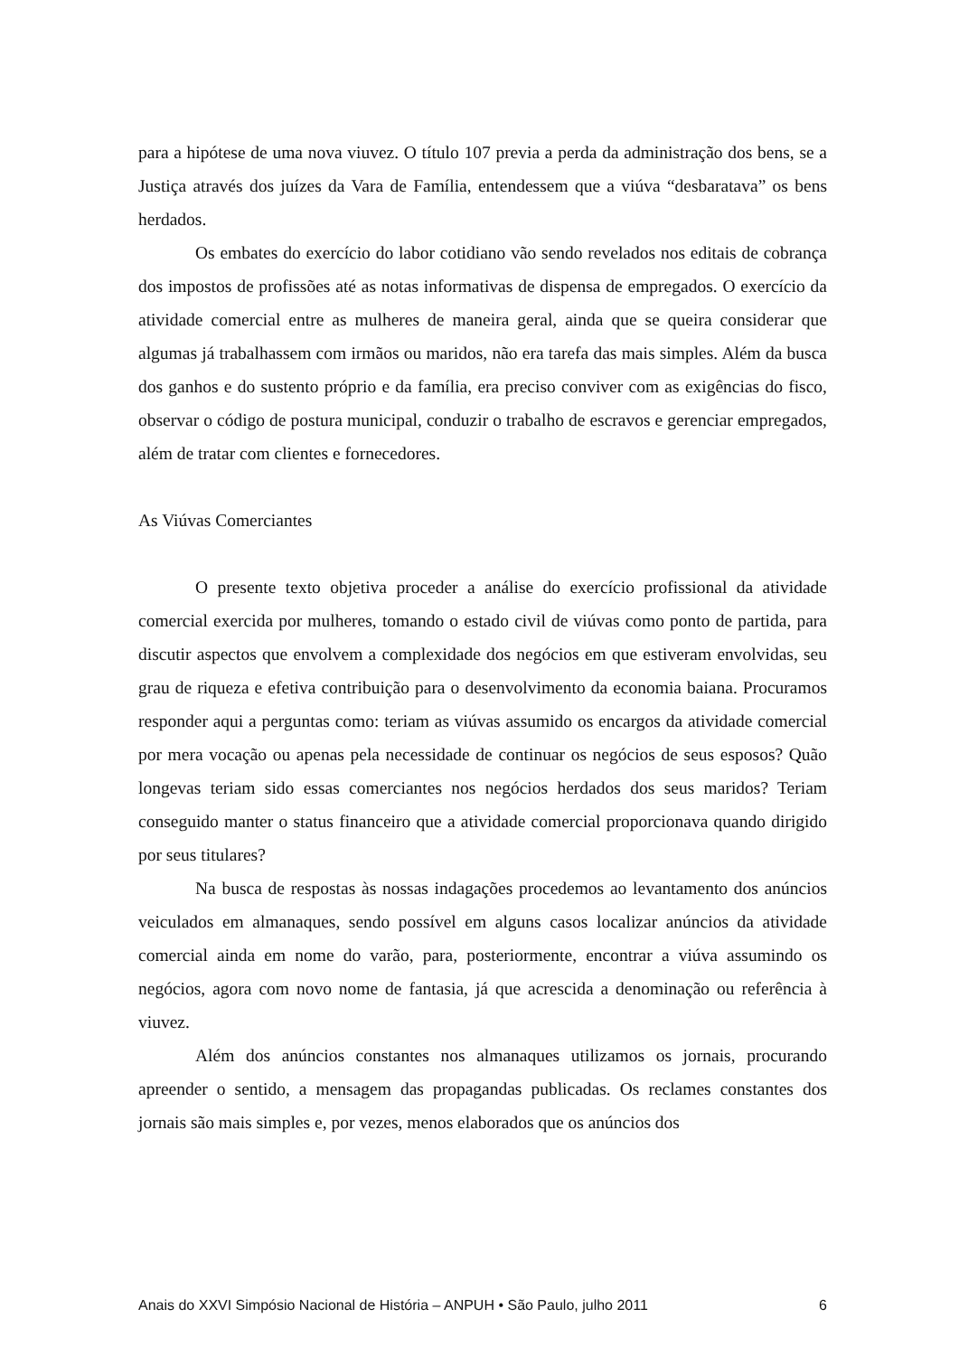para a hipótese de uma nova viuvez. O título 107 previa a perda da administração dos bens, se a Justiça através dos juízes da Vara de Família, entendessem que a viúva “desbaratava” os bens herdados.
Os embates do exercício do labor cotidiano vão sendo revelados nos editais de cobrança dos impostos de profissões até as notas informativas de dispensa de empregados. O exercício da atividade comercial entre as mulheres de maneira geral, ainda que se queira considerar que algumas já trabalhassem com irmãos ou maridos, não era tarefa das mais simples. Além da busca dos ganhos e do sustento próprio e da família, era preciso conviver com as exigências do fisco, observar o código de postura municipal, conduzir o trabalho de escravos e gerenciar empregados, além de tratar com clientes e fornecedores.
As Viúvas Comerciantes
O presente texto objetiva proceder a análise do exercício profissional da atividade comercial exercida por mulheres, tomando o estado civil de viúvas como ponto de partida, para discutir aspectos que envolvem a complexidade dos negócios em que estiveram envolvidas, seu grau de riqueza e efetiva contribuição para o desenvolvimento da economia baiana. Procuramos responder aqui a perguntas como: teriam as viúvas assumido os encargos da atividade comercial por mera vocação ou apenas pela necessidade de continuar os negócios de seus esposos? Quão longevas teriam sido essas comerciantes nos negócios herdados dos seus maridos? Teriam conseguido manter o status financeiro que a atividade comercial proporcionava quando dirigido por seus titulares?
Na busca de respostas às nossas indagações procedemos ao levantamento dos anúncios veiculados em almanaques, sendo possível em alguns casos localizar anúncios da atividade comercial ainda em nome do varão, para, posteriormente, encontrar a viúva assumindo os negócios, agora com novo nome de fantasia, já que acrescida a denominação ou referência à viuvez.
Além dos anúncios constantes nos almanaques utilizamos os jornais, procurando apreender o sentido, a mensagem das propagandas publicadas. Os reclames constantes dos jornais são mais simples e, por vezes, menos elaborados que os anúncios dos
Anais do XXVI Simpósio Nacional de História – ANPUH • São Paulo, julho 2011 6